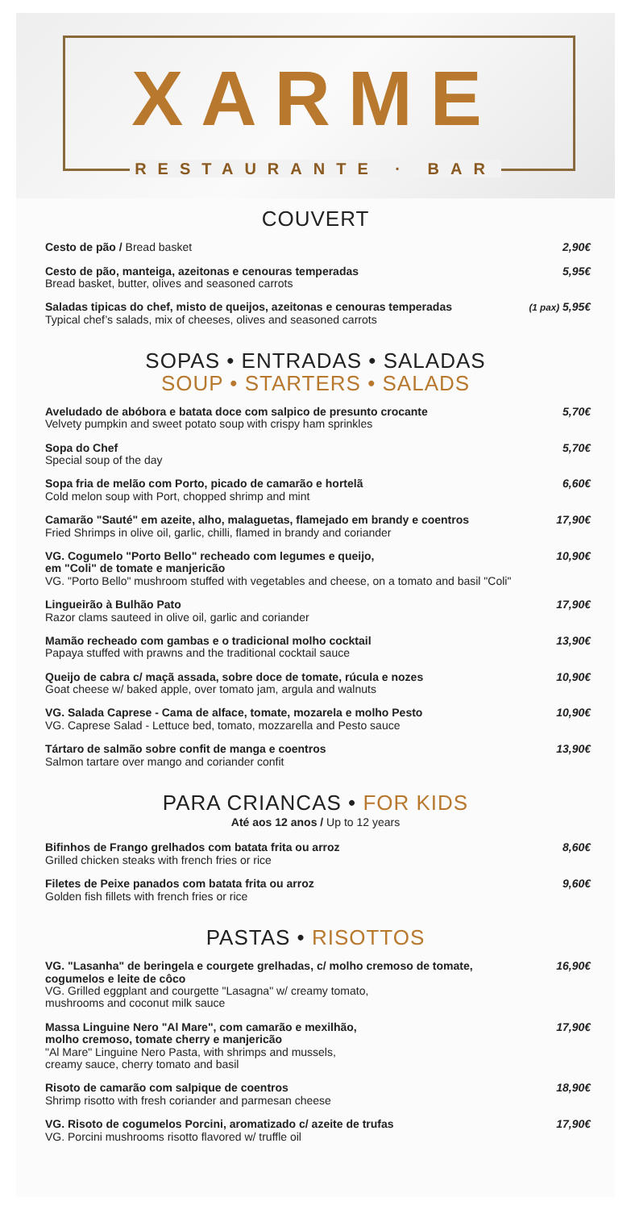XARME
RESTAURANTE · BAR
COUVERT
Cesto de pão / Bread basket 2,90€
Cesto de pão, manteiga, azeitonas e cenouras temperadas
Bread basket, butter, olives and seasoned carrots
5,95€
Saladas tipicas do chef, misto de queijos, azeitonas e cenouras temperadas
Typical chef’s salads, mix of cheeses, olives and seasoned carrots
(1 pax) 5,95€
SOPAS • ENTRADAS • SALADAS
SOUP • STARTERS • SALADS
Aveludado de abóbora e batata doce com salpico de presunto crocante
Velvety pumpkin and sweet potato soup with crispy ham sprinkles
5,70€
Sopa do Chef
Special soup of the day
5,70€
Sopa fria de melão com Porto, picado de camarão e hortelã
Cold melon soup with Port, chopped shrimp and mint
6,60€
Camarão "Sauté" em azeite, alho, malaguetas, flamejado em brandy e coentros
Fried Shrimps in olive oil, garlic, chilli, flamed in brandy and coriander
17,90€
VG. Cogumelo "Porto Bello" recheado com legumes e queijo,
em "Coli" de tomate e manjericão
VG. "Porto Bello" mushroom stuffed with vegetables and cheese, on a tomato and basil "Coli"
10,90€
Lingueirão à Bulhão Pato
Razor clams sauteed in olive oil, garlic and coriander
17,90€
Mamão recheado com gambas e o tradicional molho cocktail
Papaya stuffed with prawns and the traditional cocktail sauce
13,90€
Queijo de cabra c/ maçã assada, sobre doce de tomate, rúcula e nozes
Goat cheese w/ baked apple, over tomato jam, argula and walnuts
10,90€
VG. Salada Caprese - Cama de alface, tomate, mozarela e molho Pesto
VG. Caprese Salad - Lettuce bed, tomato, mozzarella and Pesto sauce
10,90€
Tártaro de salmão sobre confit de manga e coentros
Salmon tartare over mango and coriander confit
13,90€
PARA CRIANCAS • FOR KIDS
Até aos 12 anos / Up to 12 years
Bifinhos de Frango grelhados com batata frita ou arroz
Grilled chicken steaks with french fries or rice
8,60€
Filetes de Peixe panados com batata frita ou arroz
Golden fish fillets with french fries or rice
9,60€
PASTAS • RISOTTOS
VG. "Lasanha" de beringela e courgete grelhadas, c/ molho cremoso de tomate,
cogumelos e leite de côco
VG. Grilled eggplant and courgette "Lasagna" w/ creamy tomato,
mushrooms and coconut milk sauce
16,90€
Massa Linguine Nero "Al Mare", com camarão e mexilhão,
molho cremoso, tomate cherry e manjericão
"Al Mare" Linguine Nero Pasta, with shrimps and mussels,
creamy sauce, cherry tomato and basil
17,90€
Risoto de camarão com salpique de coentros
Shrimp risotto with fresh coriander and parmesan cheese
18,90€
VG. Risoto de cogumelos Porcini, aromatizado c/ azeite de trufas
VG. Porcini mushrooms risotto flavored w/ truffle oil
17,90€